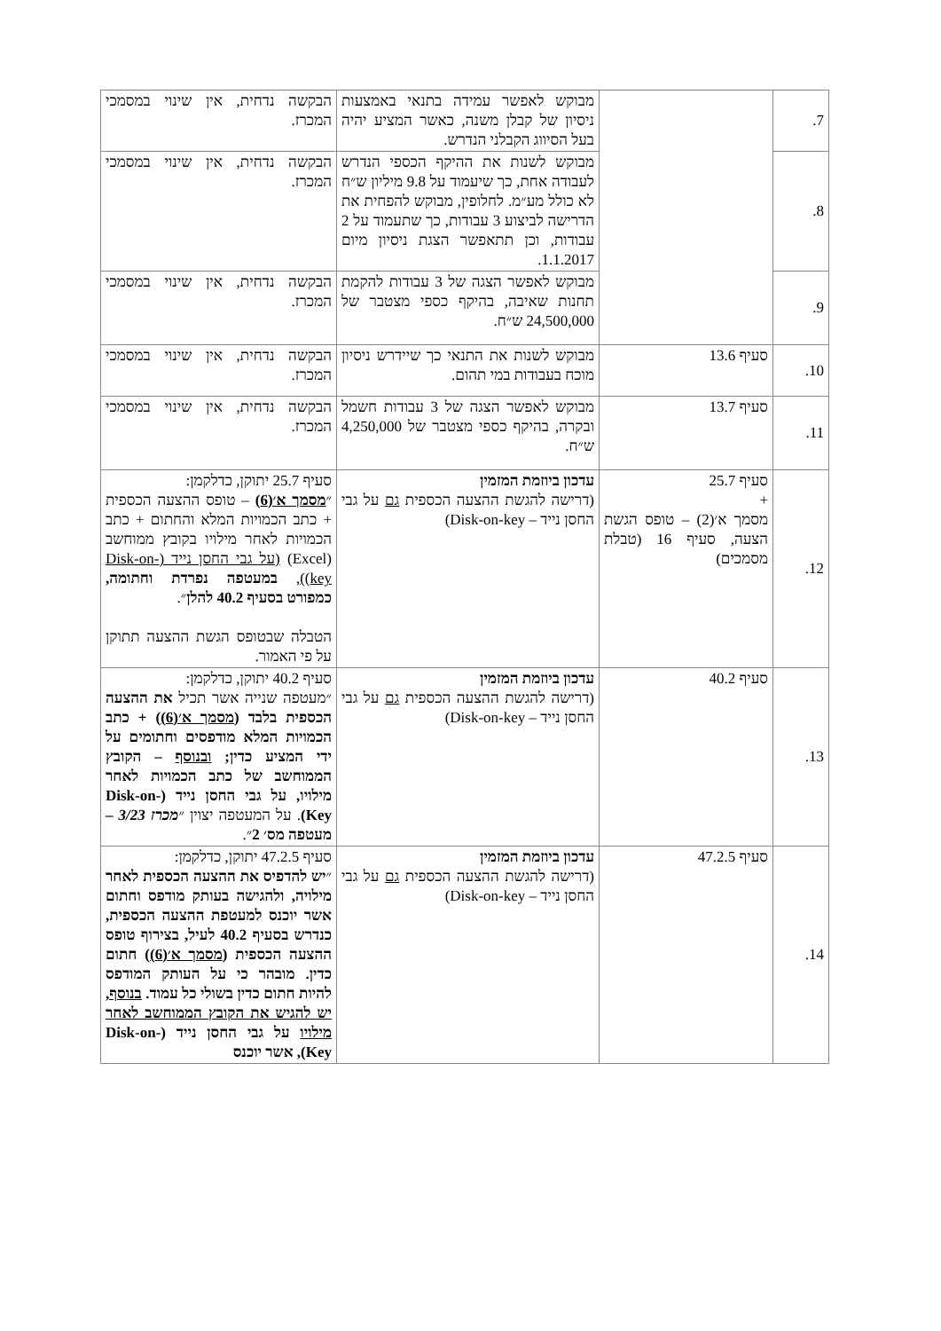| 7. | | מבוקש לאפשר עמידה בתנאי באמצעות ניסיון של קבלן משנה, כאשר המציע יהיה בעל הסיווג הקבלני הנדרש. | הבקשה נדחית, אין שינוי במסמכי המכרז. |
| 8. | | מבוקש לשנות את ההיקף הכספי הנדרש לעבודה אחת, כך שיעמוד על 9.8 מיליון ש״ח לא כולל מע״מ. לחלופין, מבוקש להפחית את הדרישה לביצוע 3 עבודות, כך שתעמוד על 2 עבודות, וכן תתאפשר הצגת ניסיון מיום 1.1.2017. | הבקשה נדחית, אין שינוי במסמכי המכרז. |
| 9. | | מבוקש לאפשר הצגה של 3 עבודות להקמת תחנות שאיבה, בהיקף כספי מצטבר של 24,500,000 ש״ח. | הבקשה נדחית, אין שינוי במסמכי המכרז. |
| 10. | סעיף 13.6 | מבוקש לשנות את התנאי כך שיידרש ניסיון מוכח בעבודות במי תהום. | הבקשה נדחית, אין שינוי במסמכי המכרז. |
| 11. | סעיף 13.7 | מבוקש לאפשר הצגה של 3 עבודות חשמל ובקרה, בהיקף כספי מצטבר של 4,250,000 ש״ח. | הבקשה נדחית, אין שינוי במסמכי המכרז. |
| 12. | סעיף 25.7 + מסמך א׳(2) – טופס הגשת הצעה, סעיף 16 (טבלת מסמכים) | עדכון ביוזמת המזמין (דרישה להגשת ההצעה הכספית גם על גבי החסן נייד – Disk-on-key) | סעיף 25.7 יתוקן, כדלקמן: ״ מסמך א׳(6) – טופס ההצעה הכספית + כתב הכמויות המלא והחתום + כתב הכמויות לאחר מילויו בקובץ ממוחשב (Excel) (על גבי החסן נייד (Disk-on-key)) , במעטפה נפרדת וחתומה, כמפורט בסעיף 40.2 להלן ״. הטבלה שבטופס הגשת ההצעה תתוקן על פי האמור. |
| 13. | סעיף 40.2 | עדכון ביוזמת המזמין (דרישה להגשת ההצעה הכספית גם על גבי החסן נייד – Disk-on-key) | סעיף 40.2 יתוקן, כדלקמן: ״מעטפה שנייה אשר תכיל את ההצעה הכספית בלבד ( מסמך א׳(6) ) + כתב הכמויות המלא מודפסים וחתומים על ידי המציע כדין; ובנוסף – הקובץ הממוחשב של כתב הכמויות לאחר מילויו, על גבי החסן נייד (Disk-on-Key) . על המעטפה יצוין ״ מכרז 3/23 – מעטפה מס׳ 2 ״. |
| 14. | סעיף 47.2.5 | עדכון ביוזמת המזמין (דרישה להגשת ההצעה הכספית גם על גבי החסן נייד – Disk-on-key) | סעיף 47.2.5 יתוקן, כדלקמן: ״ יש להדפיס את ההצעה הכספית לאחר מילויה, ולהגישה בעותק מודפס וחתום אשר יוכנס למעטפת ההצעה הכספית, כנדרש בסעיף 40.2 לעיל, בצירוף טופס ההצעה הכספית ( מסמך א׳(6) ) חתום כדין. מובהר כי על העותק המודפס להיות חתום כדין בשולי כל עמוד. בנוסף, יש להגיש את הקובץ הממוחשב לאחר מילויו על גבי החסן נייד (Disk-on-Key), אשר יוכנס |